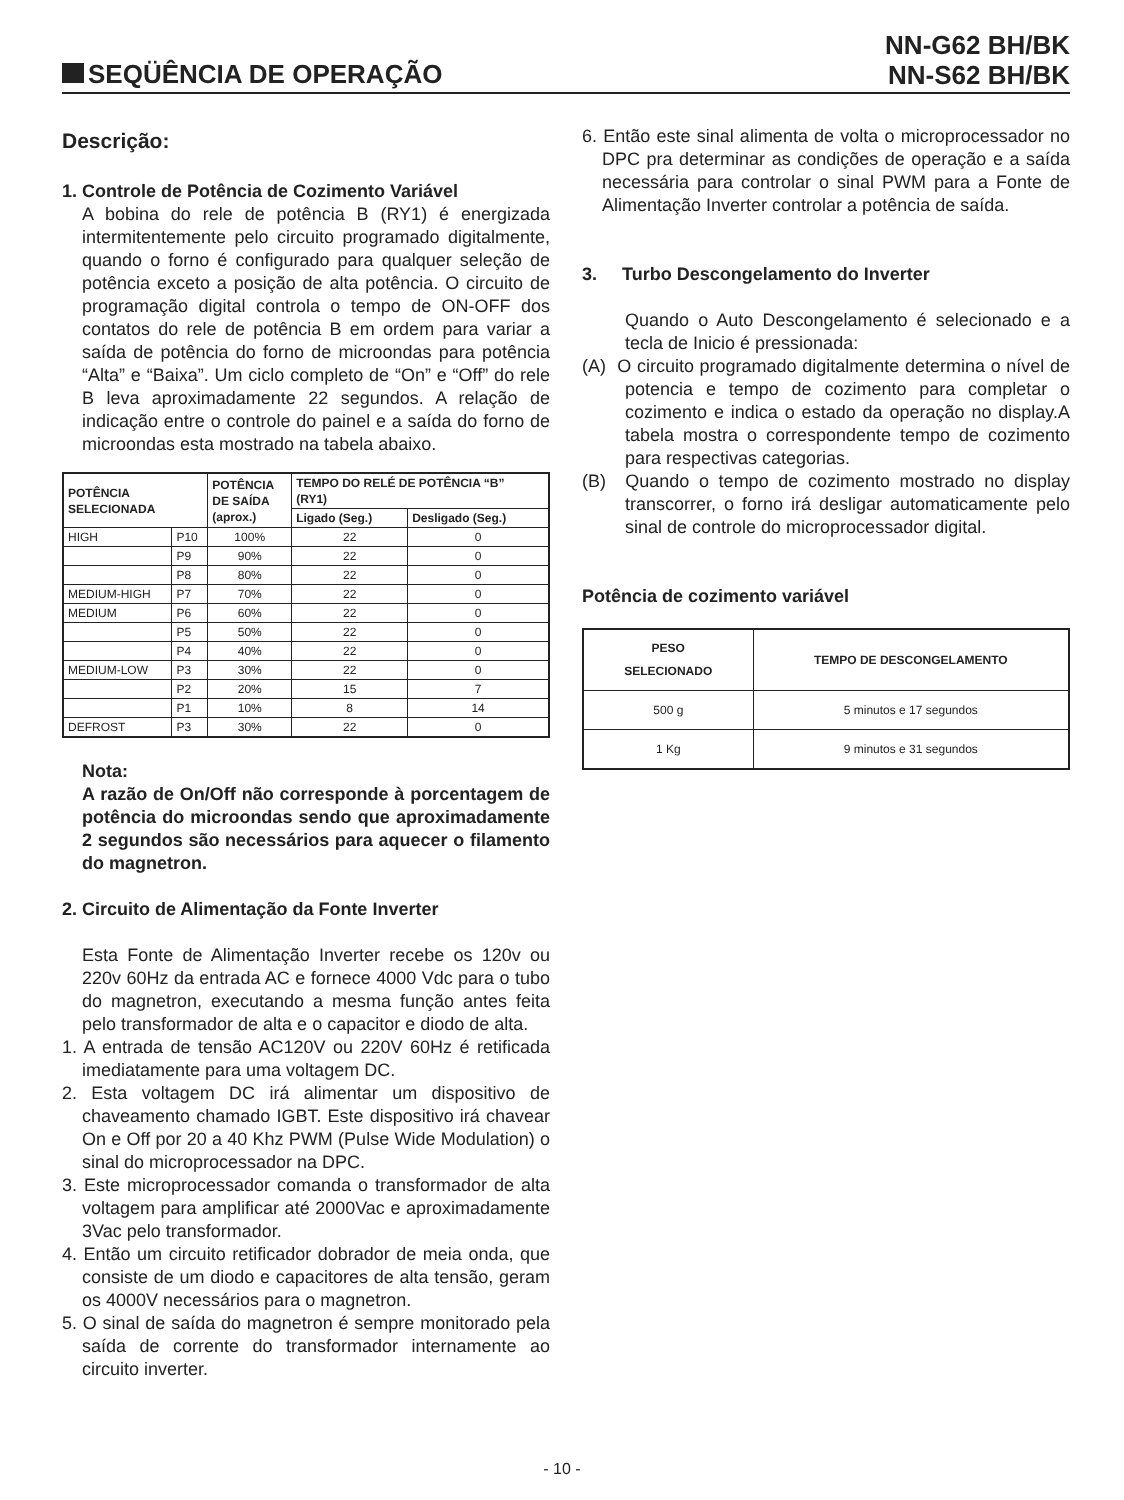SEQÜÊNCIA DE OPERAÇÃO
NN-G62 BH/BK
NN-S62 BH/BK
Descrição:
1. Controle de Potência de Cozimento Variável
A bobina do rele de potência B (RY1) é energizada intermitentemente pelo circuito programado digitalmente, quando o forno é configurado para qualquer seleção de potência exceto a posição de alta potência. O circuito de programação digital controla o tempo de ON-OFF dos contatos do rele de potência B em ordem para variar a saída de potência do forno de microondas para potência “Alta” e “Baixa”. Um ciclo completo de “On” e “Off” do rele B leva aproximadamente 22 segundos. A relação de indicação entre o controle do painel e a saída do forno de microondas esta mostrado na tabela abaixo.
| POTÊNCIA SELECIONADA | | POTÊNCIA DE SAÍDA (aprox.) | TEMPO DO RELÉ DE POTÊNCIA “B” (RY1) | |
| --- | --- | --- | --- | --- |
| | | | Ligado (Seg.) | Desligado (Seg.) |
| HIGH | P10 | 100% | 22 | 0 |
| | P9 | 90% | 22 | 0 |
| | P8 | 80% | 22 | 0 |
| MEDIUM-HIGH | P7 | 70% | 22 | 0 |
| MEDIUM | P6 | 60% | 22 | 0 |
| | P5 | 50% | 22 | 0 |
| | P4 | 40% | 22 | 0 |
| MEDIUM-LOW | P3 | 30% | 22 | 0 |
| | P2 | 20% | 15 | 7 |
| | P1 | 10% | 8 | 14 |
| DEFROST | P3 | 30% | 22 | 0 |
Nota:
A razão de On/Off não corresponde à porcentagem de potência do microondas sendo que aproximadamente 2 segundos são necessários para aquecer o filamento do magnetron.
2. Circuito de Alimentação da Fonte Inverter
Esta Fonte de Alimentação Inverter recebe os 120v ou 220v 60Hz da entrada AC e fornece 4000 Vdc para o tubo do magnetron, executando a mesma função antes feita pelo transformador de alta e o capacitor e diodo de alta.
1. A entrada de tensão AC120V ou 220V 60Hz é retificada imediatamente para uma voltagem DC.
2. Esta voltagem DC irá alimentar um dispositivo de chaveamento chamado IGBT. Este dispositivo irá chavear On e Off por 20 a 40 Khz PWM (Pulse Wide Modulation) o sinal do microprocessador na DPC.
3. Este microprocessador comanda o transformador de alta voltagem para amplificar até 2000Vac e aproximadamente 3Vac pelo transformador.
4. Então um circuito retificador dobrador de meia onda, que consiste de um diodo e capacitores de alta tensão, geram os 4000V necessários para o magnetron.
5. O sinal de saída do magnetron é sempre monitorado pela saída de corrente do transformador internamente ao circuito inverter.
6. Então este sinal alimenta de volta o microprocessador no DPC pra determinar as condições de operação e a saída necessária para controlar o sinal PWM para a Fonte de Alimentação Inverter controlar a potência de saída.
3. Turbo Descongelamento do Inverter
Quando o Auto Descongelamento é selecionado e a tecla de Inicio é pressionada:
(A) O circuito programado digitalmente determina o nível de potencia e tempo de cozimento para completar o cozimento e indica o estado da operação no display.A tabela mostra o correspondente tempo de cozimento para respectivas categorias.
(B) Quando o tempo de cozimento mostrado no display transcorrer, o forno irá desligar automaticamente pelo sinal de controle do microprocessador digital.
Potência de cozimento variável
| PESO SELECIONADO | TEMPO DE DESCONGELAMENTO |
| --- | --- |
| 500 g | 5 minutos e 17 segundos |
| 1 Kg | 9 minutos e 31 segundos |
- 10 -